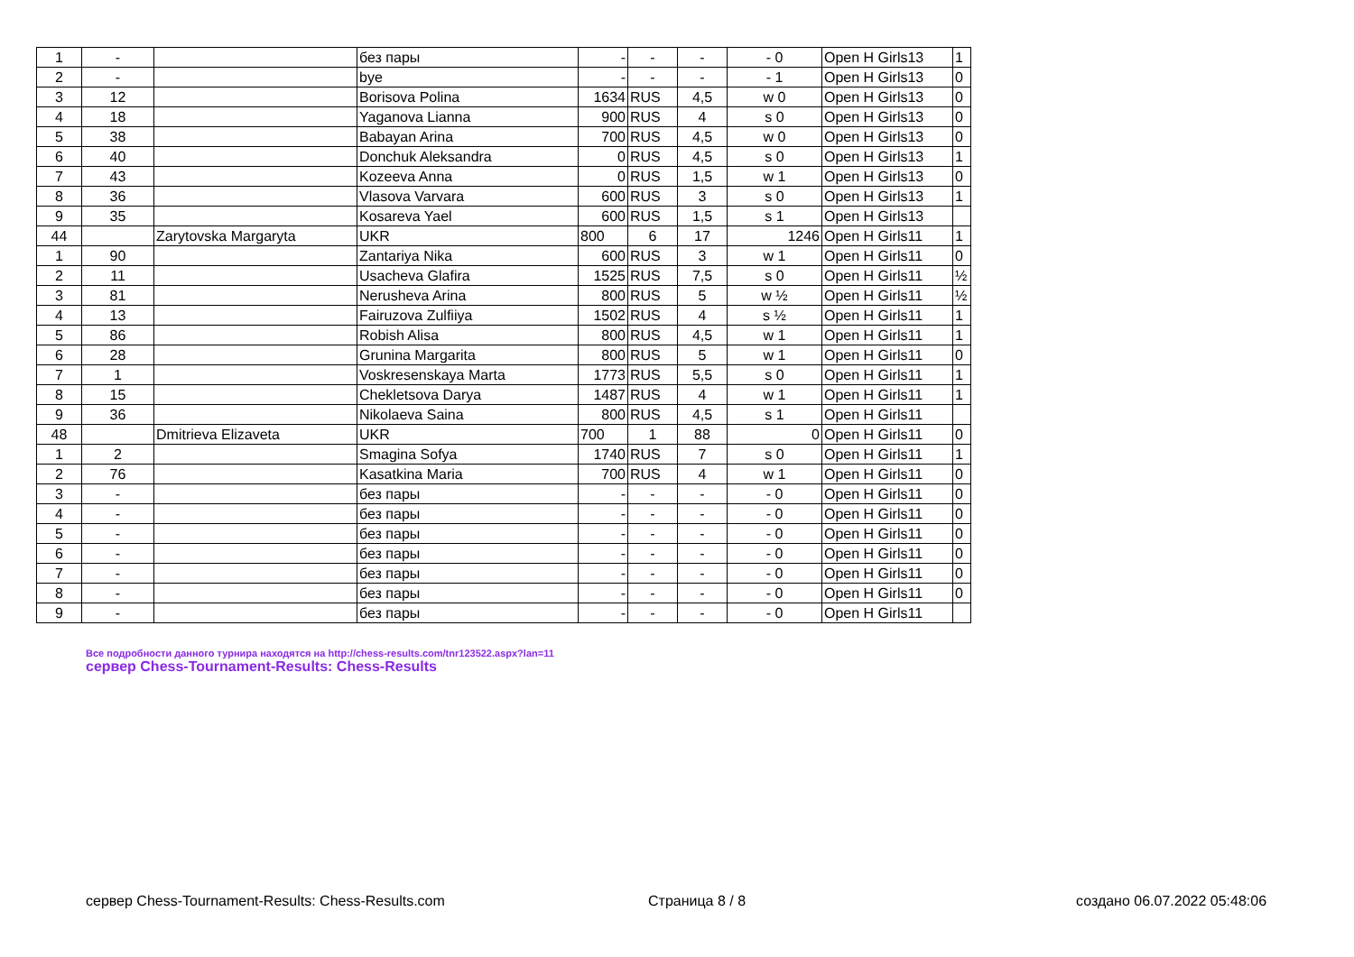| 1 | - | | без пары | - | - | - | - 0 | Open H Girls13 | 1 |
| 2 | - | | bye | - | - | - | - 1 | Open H Girls13 | 0 |
| 3 | 12 | | Borisova Polina | 1634 | RUS | 4,5 | w 0 | Open H Girls13 | 0 |
| 4 | 18 | | Yaganova Lianna | 900 | RUS | 4 | s 0 | Open H Girls13 | 0 |
| 5 | 38 | | Babayan Arina | 700 | RUS | 4,5 | w 0 | Open H Girls13 | 0 |
| 6 | 40 | | Donchuk Aleksandra | 0 | RUS | 4,5 | s 0 | Open H Girls13 | 1 |
| 7 | 43 | | Kozeeva Anna | 0 | RUS | 1,5 | w 1 | Open H Girls13 | 0 |
| 8 | 36 | | Vlasova Varvara | 600 | RUS | 3 | s 0 | Open H Girls13 | 1 |
| 9 | 35 | | Kosareva Yael | 600 | RUS | 1,5 | s 1 | Open H Girls13 | |
| 44 | | Zarytovska Margaryta | UKR | 800 | 6 | 17 | 1246 | Open H Girls11 | 1 |
| 1 | 90 | | Zantariya Nika | 600 | RUS | 3 | w 1 | Open H Girls11 | 0 |
| 2 | 11 | | Usacheva Glafira | 1525 | RUS | 7,5 | s 0 | Open H Girls11 | ½ |
| 3 | 81 | | Nerusheva Arina | 800 | RUS | 5 | w ½ | Open H Girls11 | ½ |
| 4 | 13 | | Fairuzova Zulfiiya | 1502 | RUS | 4 | s ½ | Open H Girls11 | 1 |
| 5 | 86 | | Robish Alisa | 800 | RUS | 4,5 | w 1 | Open H Girls11 | 1 |
| 6 | 28 | | Grunina Margarita | 800 | RUS | 5 | w 1 | Open H Girls11 | 0 |
| 7 | 1 | | Voskresenskaya Marta | 1773 | RUS | 5,5 | s 0 | Open H Girls11 | 1 |
| 8 | 15 | | Chekletsova Darya | 1487 | RUS | 4 | w 1 | Open H Girls11 | 1 |
| 9 | 36 | | Nikolaeva Saina | 800 | RUS | 4,5 | s 1 | Open H Girls11 | |
| 48 | | Dmitrieva Elizaveta | UKR | 700 | 1 | 88 | 0 | Open H Girls11 | 0 |
| 1 | 2 | | Smagina Sofya | 1740 | RUS | 7 | s 0 | Open H Girls11 | 1 |
| 2 | 76 | | Kasatkina Maria | 700 | RUS | 4 | w 1 | Open H Girls11 | 0 |
| 3 | - | | без пары | - | - | - | - 0 | Open H Girls11 | 0 |
| 4 | - | | без пары | - | - | - | - 0 | Open H Girls11 | 0 |
| 5 | - | | без пары | - | - | - | - 0 | Open H Girls11 | 0 |
| 6 | - | | без пары | - | - | - | - 0 | Open H Girls11 | 0 |
| 7 | - | | без пары | - | - | - | - 0 | Open H Girls11 | 0 |
| 8 | - | | без пары | - | - | - | - 0 | Open H Girls11 | 0 |
| 9 | - | | без пары | - | - | - | - 0 | Open H Girls11 | |
Все подробности данного турнира находятся на http://chess-results.com/tnr123522.aspx?lan=11
сервер Chess-Tournament-Results: Chess-Results
сервер Chess-Tournament-Results: Chess-Results.com
Страница 8 / 8 создано 06.07.2022 05:48:06